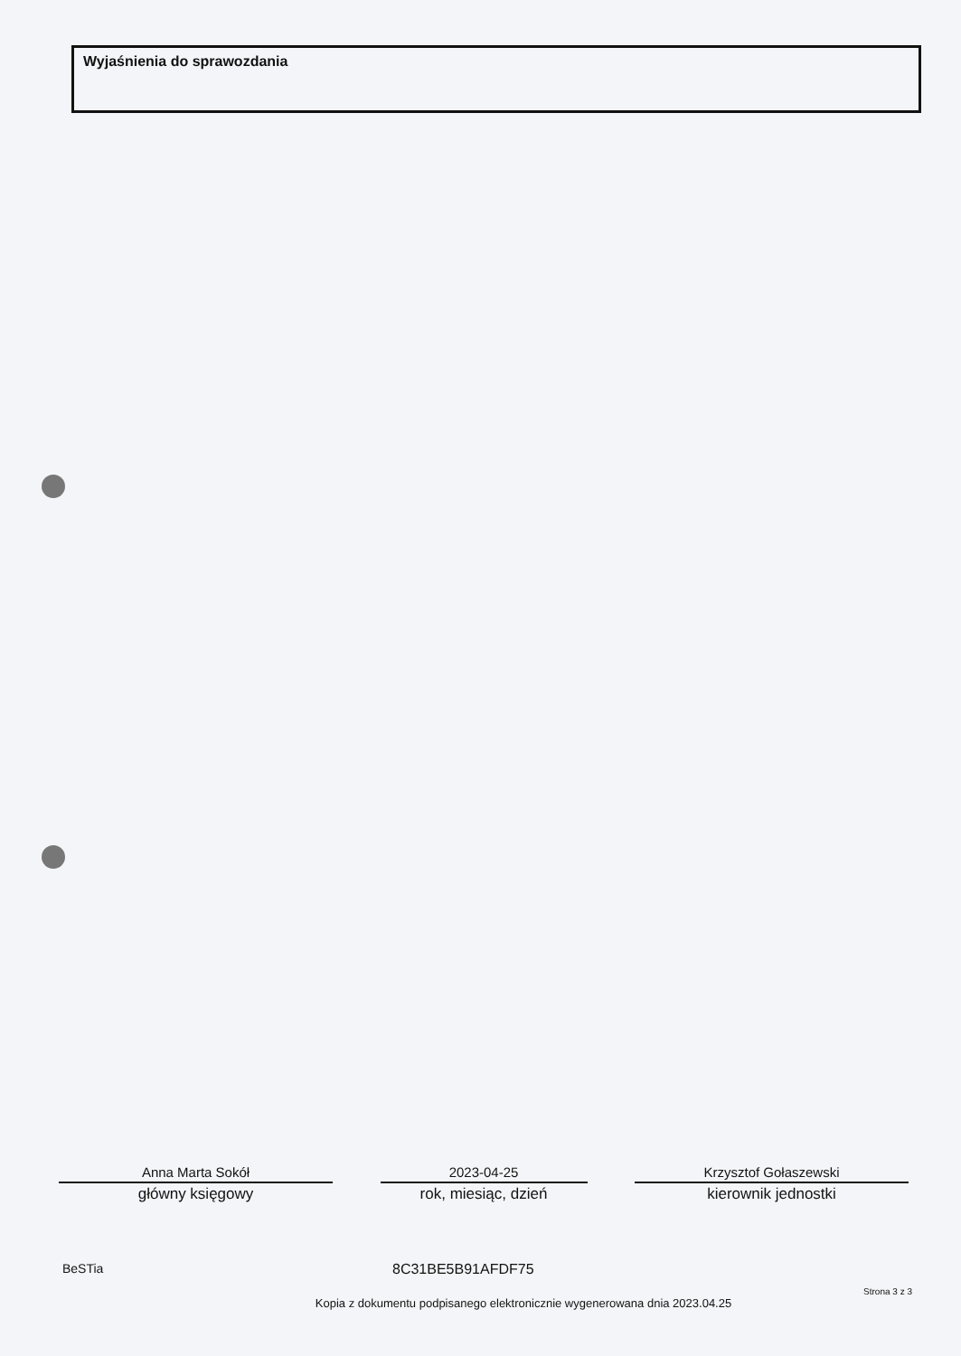Wyjaśnienia do sprawozdania
Anna Marta Sokół
główny księgowy
2023-04-25
rok, miesiąc, dzień
Krzysztof Gołaszewski
kierownik jednostki
BeSTia 8C31BE5B91AFDF75
Strona 3 z 3
Kopia z dokumentu podpisanego elektronicznie wygenerowana dnia 2023.04.25